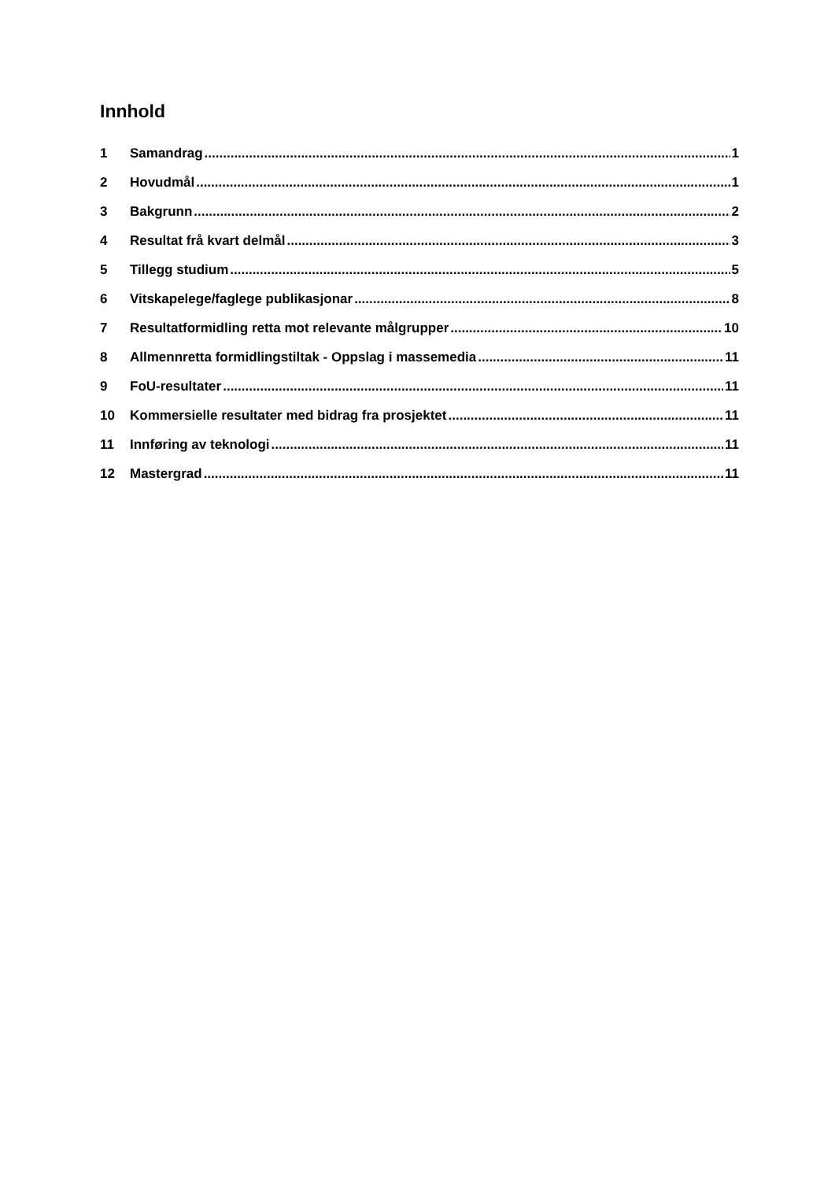Innhold
1 Samandrag 1
2 Hovudmål 1
3 Bakgrunn 2
4 Resultat frå kvart delmål 3
5 Tillegg studium 5
6 Vitskapelege/faglege publikasjonar 8
7 Resultatformidling retta mot relevante målgrupper 10
8 Allmennretta formidlingstiltak - Oppslag i massemedia 11
9 FoU-resultater 11
10 Kommersielle resultater med bidrag fra prosjektet 11
11 Innføring av teknologi 11
12 Mastergrad 11